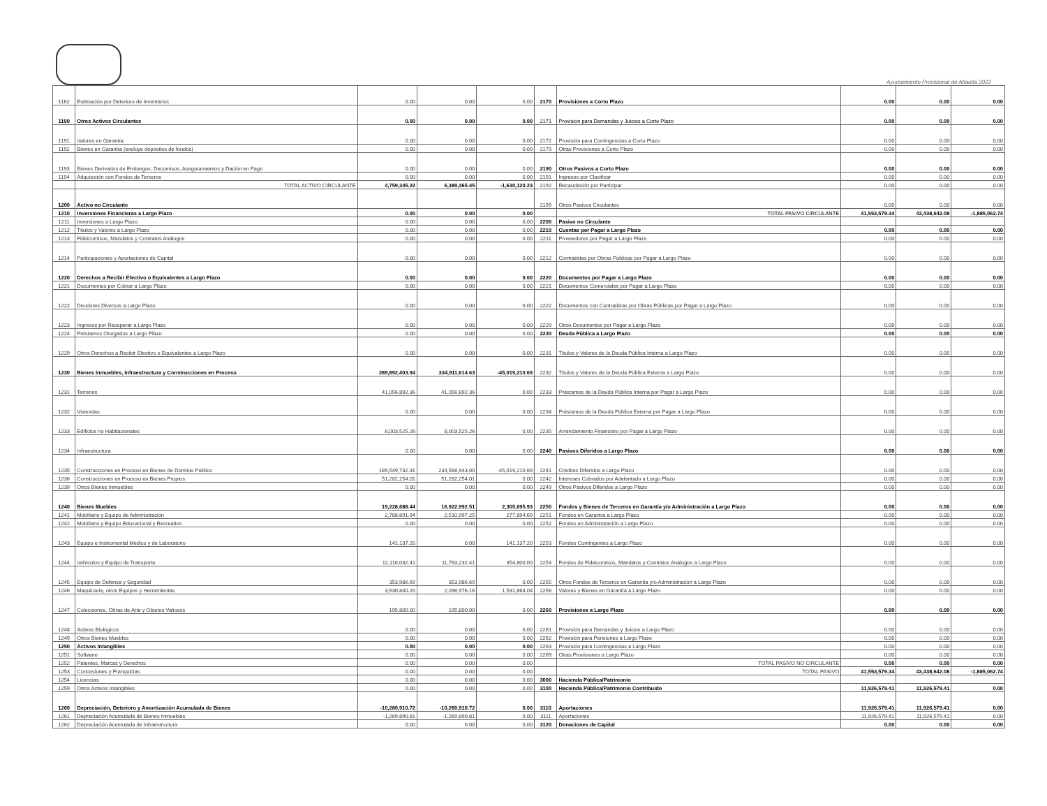Ayuntamiento Provisional de Atlautla 2022
| 1162 | Estimación por Deterioro de Inventarios | 0.00 | 0.00 | 0.00 | 2170 | Provisiones a Corto Plazo | 0.00 | 0.00 | 0.00 |
| 1190 | Otros Activos Circulantes | 0.00 | 0.00 | 0.00 | 2171 | Provisión para Demandas y Juicios a Corto Plazo | 0.00 | 0.00 | 0.00 |
| 1191 | Valores en Garantía | 0.00 | 0.00 | 0.00 | 2172 | Provisión para Contingencias a Corto Plazo | 0.00 | 0.00 | 0.00 |
| 1192 | Bienes en Garantía (excluye depósitos de fondos) | 0.00 | 0.00 | 0.00 | 2179 | Otras Provisiones a Corto Plazo | 0.00 | 0.00 | 0.00 |
| 1193 | Bienes Derivados de Embargos, Decomisos, Aseguramientos y Dación en Pago | 0.00 | 0.00 | 0.00 | 2190 | Otros Pasivos a Corto Plazo | 0.00 | 0.00 | 0.00 |
| 1194 | Adquisición con Fondos de Terceros | 0.00 | 0.00 | 0.00 | 2191 | Ingresos por Clasificar | 0.00 | 0.00 | 0.00 |
| | TOTAL ACTIVO CIRCULANTE | 4,759,345.22 | 6,389,465.45 | -1,630,120.23 | 2192 | Recaudación por Participar | 0.00 | 0.00 | 0.00 |
| 1200 | Activo no Circulante | | | | 2199 | Otros Pasivos Circulantes | 0.00 | 0.00 | 0.00 |
| 1210 | Inversiones Financieras a Largo Plazo | 0.00 | 0.00 | 0.00 | | TOTAL PASIVO CIRCULANTE | 41,553,579.34 | 43,438,642.08 | -1,885,062.74 |
| 1211 | Inversiones a Largo Plazo | 0.00 | 0.00 | 0.00 | 2200 | Pasivo no Circulante | | | |
| 1212 | Títulos y Valores a Largo Plazo | 0.00 | 0.00 | 0.00 | 2210 | Cuentas por Pagar a Largo Plazo | 0.00 | 0.00 | 0.00 |
| 1213 | Fideicomisos, Mandatos y Contratos Análogos | 0.00 | 0.00 | 0.00 | 2211 | Proveedores por Pagar a Largo Plazo | 0.00 | 0.00 | 0.00 |
| 1214 | Participaciones y Aportaciones de Capital | 0.00 | 0.00 | 0.00 | 2212 | Contratistas por Obras Públicas por Pagar a Largo Plazo | 0.00 | 0.00 | 0.00 |
| 1220 | Derechos a Recibir Efectivo o Equivalentes a Largo Plazo | 0.00 | 0.00 | 0.00 | 2220 | Documentos por Pagar a Largo Plazo | 0.00 | 0.00 | 0.00 |
| 1221 | Documentos por Cobrar a Largo Plazo | 0.00 | 0.00 | 0.00 | 2221 | Documentos Comerciales por Pagar a Largo Plazo | 0.00 | 0.00 | 0.00 |
| 1222 | Deudores Diversos a Largo Plazo | 0.00 | 0.00 | 0.00 | 2222 | Documentos con Contratistas por Obras Públicas por Pagar a Largo Plazo | 0.00 | 0.00 | 0.00 |
| 1223 | Ingresos por Recuperar a Largo Plazo | 0.00 | 0.00 | 0.00 | 2229 | Otros Documentos por Pagar a Largo Plazo | 0.00 | 0.00 | 0.00 |
| 1224 | Préstamos Otorgados a Largo Plazo | 0.00 | 0.00 | 0.00 | 2230 | Deuda Pública a Largo Plazo | 0.00 | 0.00 | 0.00 |
| 1229 | Otros Derechos a Recibir Efectivo o Equivalentes a Largo Plazo | 0.00 | 0.00 | 0.00 | 2231 | Títulos y Valores de la Deuda Pública Interna a Largo Plazo | 0.00 | 0.00 | 0.00 |
| 1230 | Bienes Inmuebles, Infraestructura y Construcciones en Proceso | 289,892,403.94 | 334,911,614.63 | -45,019,210.69 | 2232 | Títulos y Valores de la Deuda Pública Externa a Largo Plazo | 0.00 | 0.00 | 0.00 |
| 1231 | Terrenos | 41,056,892.36 | 41,056,892.36 | 0.00 | 2233 | Préstamos de la Deuda Pública Interna por Pagar a Largo Plazo | 0.00 | 0.00 | 0.00 |
| 1232 | Viviendas | 0.00 | 0.00 | 0.00 | 2234 | Préstamos de la Deuda Pública Externa por Pagar a Largo Plazo | 0.00 | 0.00 | 0.00 |
| 1233 | Edificios no Habitacionales | 8,003,525.26 | 8,003,525.26 | 0.00 | 2235 | Arrendamiento Financiero por Pagar a Largo Plazo | 0.00 | 0.00 | 0.00 |
| 1234 | Infraestructura | 0.00 | 0.00 | 0.00 | 2240 | Pasivos Diferidos a Largo Plazo | 0.00 | 0.00 | 0.00 |
| 1235 | Construcciones en Proceso en Bienes de Dominio Público | 189,549,732.31 | 234,568,943.00 | -45,019,210.69 | 2241 | Créditos Diferidos a Largo Plazo | 0.00 | 0.00 | 0.00 |
| 1236 | Construcciones en Proceso en Bienes Propios | 51,282,254.01 | 51,282,254.01 | 0.00 | 2242 | Intereses Cobrados por Adelantado a Largo Plazo | 0.00 | 0.00 | 0.00 |
| 1239 | Otros Bienes Inmuebles | 0.00 | 0.00 | 0.00 | 2249 | Otros Pasivos Diferidos a Largo Plazo | 0.00 | 0.00 | 0.00 |
| 1240 | Bienes Muebles | 19,228,688.44 | 16,922,992.51 | 2,305,695.93 | 2250 | Fondos y Bienes de Terceros en Garantía y/o Administración a Largo Plazo | 0.00 | 0.00 | 0.00 |
| 1241 | Mobiliario y Equipo de Administración | 2,788,891.94 | 2,510,997.25 | 277,894.69 | 2251 | Fondos en Garantía a Largo Plazo | 0.00 | 0.00 | 0.00 |
| 1242 | Mobiliario y Equipo Educacional y Recreativo | 0.00 | 0.00 | 0.00 | 2252 | Fondos en Administración a Largo Plazo | 0.00 | 0.00 | 0.00 |
| 1243 | Equipo e Instrumental Médico y de Laboratorio | 141,137.20 | 0.00 | 141,137.20 | 2253 | Fondos Contingentes a Largo Plazo | 0.00 | 0.00 | 0.00 |
| 1244 | Vehículos y Equipo de Transporte | 12,118,032.41 | 11,763,232.41 | 354,800.00 | 2254 | Fondos de Fideicomisos, Mandatos y Contratos Análogos a Largo Plazo | 0.00 | 0.00 | 0.00 |
| 1245 | Equipo de Defensa y Seguridad | 353,986.69 | 353,986.69 | 0.00 | 2255 | Otros Fondos de Terceros en Garantía y/o Administración a Largo Plazo | 0.00 | 0.00 | 0.00 |
| 1246 | Maquinaria, otros Equipos y Herramientas | 3,630,840.20 | 2,098,976.16 | 1,531,864.04 | 2256 | Valores y Bienes en Garantía a Largo Plazo | 0.00 | 0.00 | 0.00 |
| 1247 | Colecciones, Obras de Arte y Objetos Valiosos | 195,800.00 | 195,800.00 | 0.00 | 2260 | Provisiones a Largo Plazo | 0.00 | 0.00 | 0.00 |
| 1248 | Activos Biológicos | 0.00 | 0.00 | 0.00 | 2261 | Provisión para Demandas y Juicios a Largo Plazo | 0.00 | 0.00 | 0.00 |
| 1249 | Otros Bienes Muebles | 0.00 | 0.00 | 0.00 | 2262 | Provisión para Pensiones a Largo Plazo | 0.00 | 0.00 | 0.00 |
| 1250 | Activos Intangibles | 0.00 | 0.00 | 0.00 | 2263 | Provisión para Contingencias a Largo Plazo | 0.00 | 0.00 | 0.00 |
| 1251 | Software | 0.00 | 0.00 | 0.00 | 2269 | Otras Provisiones a Largo Plazo | 0.00 | 0.00 | 0.00 |
| 1252 | Patentes, Marcas y Derechos | 0.00 | 0.00 | 0.00 | | TOTAL PASIVO NO CIRCULANTE | 0.00 | 0.00 | 0.00 |
| 1253 | Concesiones y Franquicias | 0.00 | 0.00 | 0.00 | | TOTAL PASIVO | 41,553,579.34 | 43,438,642.08 | -1,885,062.74 |
| 1254 | Licencias | 0.00 | 0.00 | 0.00 | 3000 | Hacienda Pública/Patrimonio | | | |
| 1259 | Otros Activos Intangibles | 0.00 | 0.00 | 0.00 | 3100 | Hacienda Pública/Patrimonio Contribuido | 11,926,579.41 | 11,926,579.41 | 0.00 |
| 1260 | Depreciación, Deterioro y Amortización Acumulada de Bienes | -10,280,910.72 | -10,280,910.72 | 0.00 | 3110 | Aportaciones | 11,926,579.41 | 11,926,579.41 | 0.00 |
| 1261 | Depreciación Acumulada de Bienes Inmuebles | -1,269,890.81 | -1,269,890.81 | 0.00 | 3111 | Aportaciones | 11,926,579.41 | 11,926,579.41 | 0.00 |
| 1262 | Depreciación Acumulada de Infraestructura | 0.00 | 0.00 | 0.00 | 3120 | Donaciones de Capital | 0.00 | 0.00 | 0.00 |